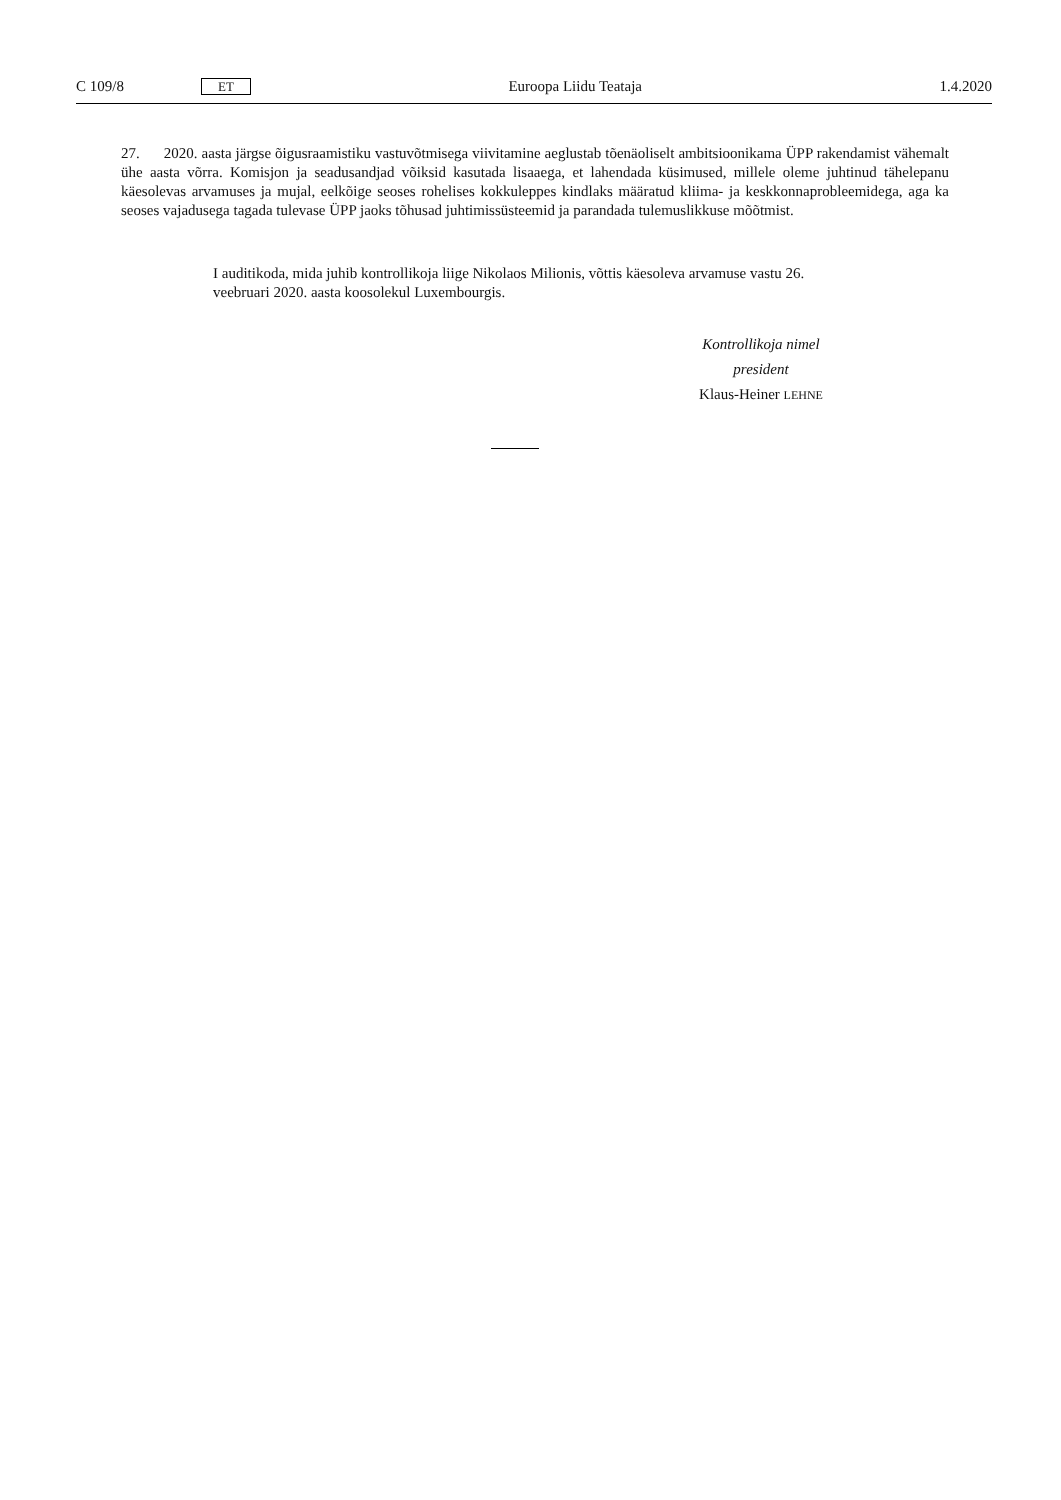C 109/8 ET Euroopa Liidu Teataja 1.4.2020
27. 2020. aasta järgse õigusraamistiku vastuvõtmisega viivitamine aeglustab tõenäoliselt ambitsioonikama ÜPP rakendamist vähemalt ühe aasta võrra. Komisjon ja seadusandjad võiksid kasutada lisaaega, et lahendada küsimused, millele oleme juhtinud tähelepanu käesolevas arvamuses ja mujal, eelkõige seoses rohelises kokkuleppes kindlaks määratud kliima- ja keskkonnaprobleemidega, aga ka seoses vajadusega tagada tulevase ÜPP jaoks tõhusad juhtimissüsteemid ja parandada tulemuslikkuse mõõtmist.
I auditikoda, mida juhib kontrollikoja liige Nikolaos Milionis, võttis käesoleva arvamuse vastu 26. veebruari 2020. aasta koosolekul Luxembourgis.
Kontrollikoja nimel
president
Klaus-Heiner LEHNE